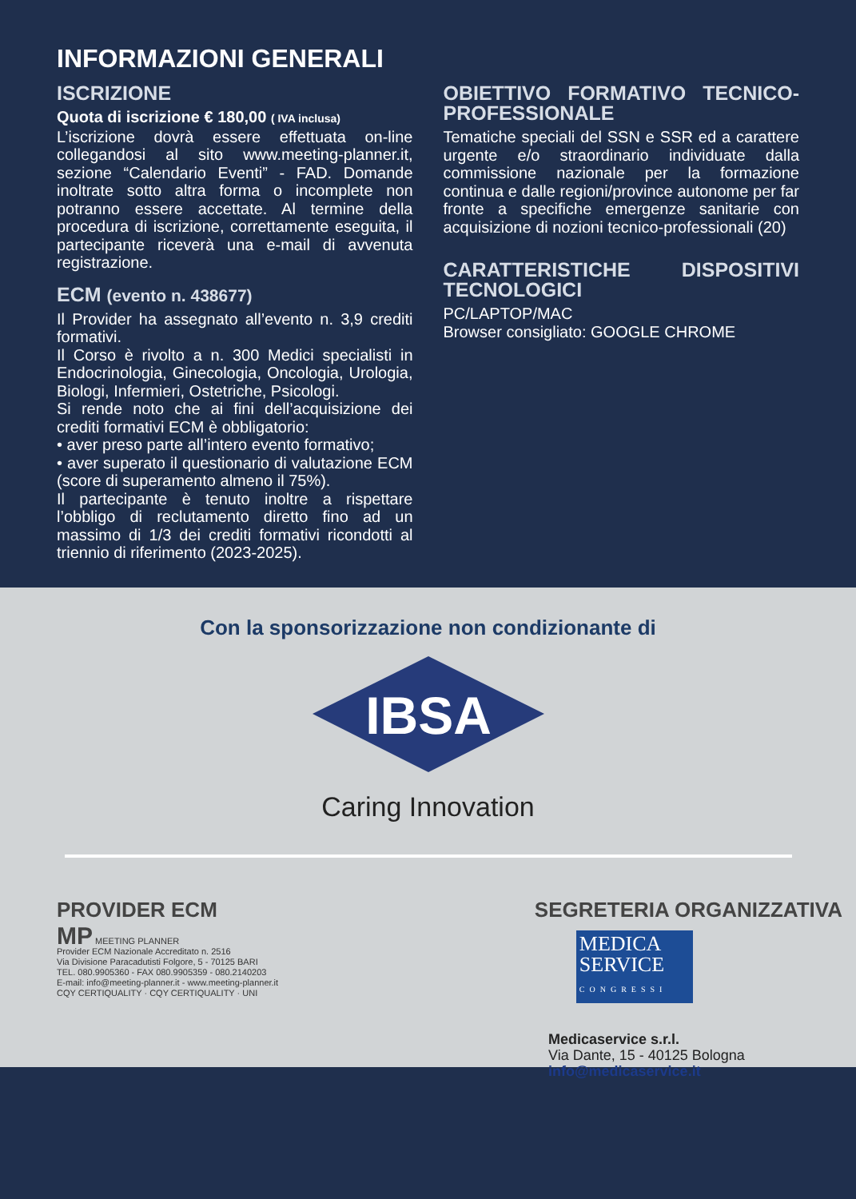INFORMAZIONI GENERALI
ISCRIZIONE
Quota di iscrizione € 180,00 ( IVA inclusa)
L’iscrizione dovrà essere effettuata on-line collegandosi al sito www.meeting-planner.it, sezione “Calendario Eventi” - FAD. Domande inoltrate sotto altra forma o incomplete non potranno essere accettate. Al termine della procedura di iscrizione, correttamente eseguita, il partecipante riceverà una e-mail di avvenuta registrazione.
ECM (evento n. 438677)
Il Provider ha assegnato all’evento n. 3,9 crediti formativi.
Il Corso è rivolto a n. 300 Medici specialisti in Endocrinologia, Ginecologia, Oncologia, Urologia, Biologi, Infermieri, Ostetriche, Psicologi.
Si rende noto che ai fini dell’acquisizione dei crediti formativi ECM è obbligatorio:
• aver preso parte all’intero evento formativo;
• aver superato il questionario di valutazione ECM (score di superamento almeno il 75%).
Il partecipante è tenuto inoltre a rispettare l’obbligo di reclutamento diretto fino ad un massimo di 1/3 dei crediti formativi ricondotti al triennio di riferimento (2023-2025).
OBIETTIVO FORMATIVO TECNICO-PROFESSIONALE
Tematiche speciali del SSN e SSR ed a carattere urgente e/o straordinario individuate dalla commissione nazionale per la formazione continua e dalle regioni/province autonome per far fronte a specifiche emergenze sanitarie con acquisizione di nozioni tecnico-professionali (20)
CARATTERISTICHE DISPOSITIVI TECNOLOGICI
PC/LAPTOP/MAC
Browser consigliato: GOOGLE CHROME
Con la sponsorizzazione non condizionante di
IBSA
Caring Innovation
PROVIDER ECM
MP MEETING PLANNER
Provider ECM Nazionale Accreditato n. 2516
Via Divisione Paracadutisti Folgore, 5 - 70125 BARI
TEL. 080.9905360 - FAX 080.9905359 - 080.2140203
E-mail: info@meeting-planner.it - www.meeting-planner.it
CQY CERTIQUALITY · CQY CERTIQUALITY · UNI
SEGRETERIA ORGANIZZATIVA
MEDICA SERVICE
CONGRESSI
Medicaservice s.r.l.
Via Dante, 15 - 40125 Bologna
info@medicaservice.it